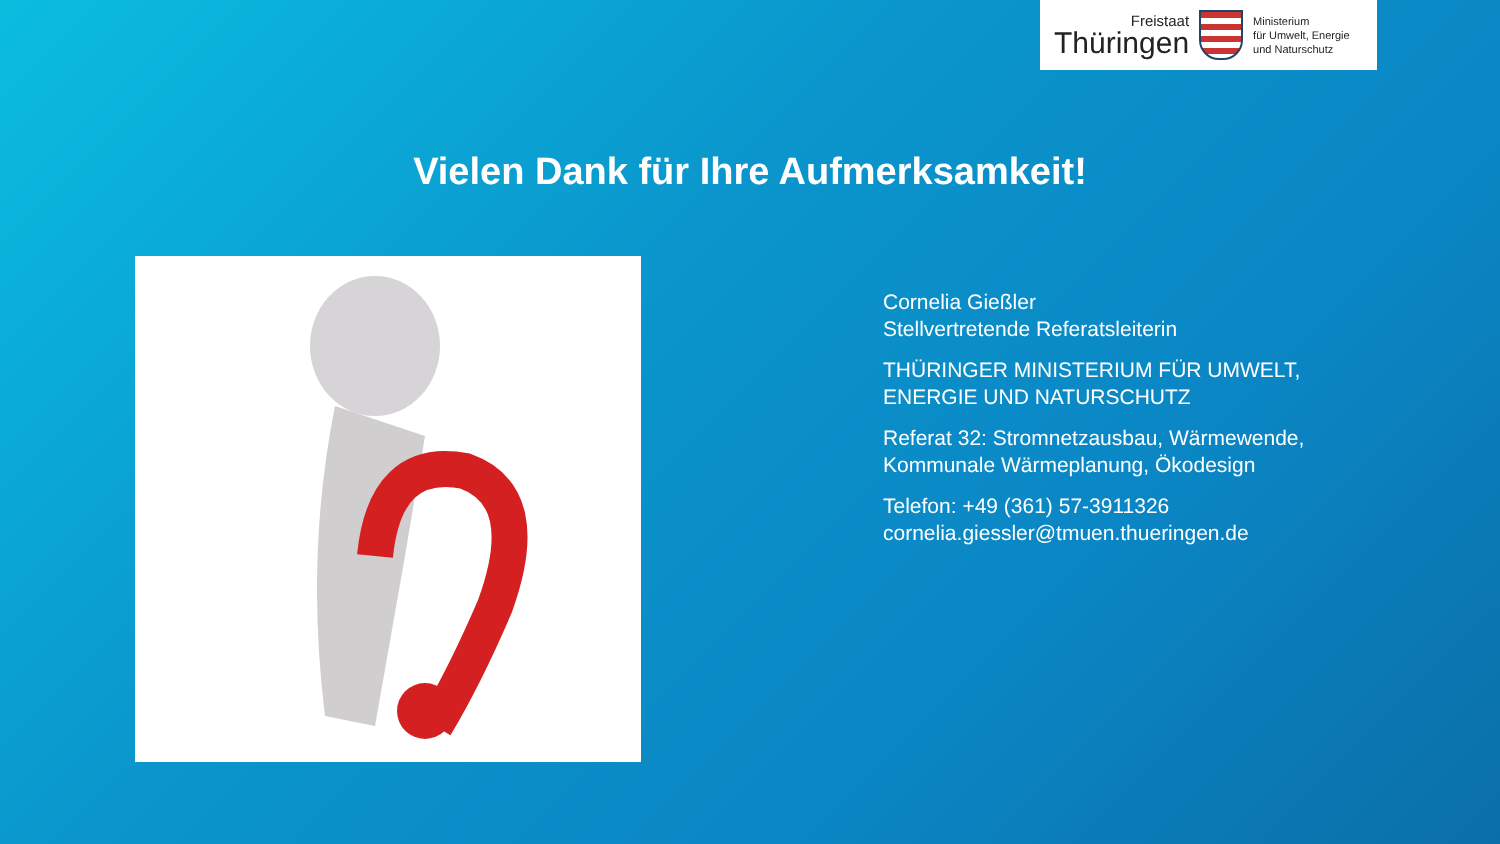Freistaat
Thüringen
Ministerium
für Umwelt, Energie
und Naturschutz
Vielen Dank für Ihre Aufmerksamkeit!
Cornelia Gießler
Stellvertretende Referatsleiterin
THÜRINGER MINISTERIUM FÜR UMWELT,
ENERGIE UND NATURSCHUTZ
Referat 32: Stromnetzausbau, Wärmewende,
Kommunale Wärmeplanung, Ökodesign
Telefon: +49 (361) 57-3911326
cornelia.giessler@tmuen.thueringen.de